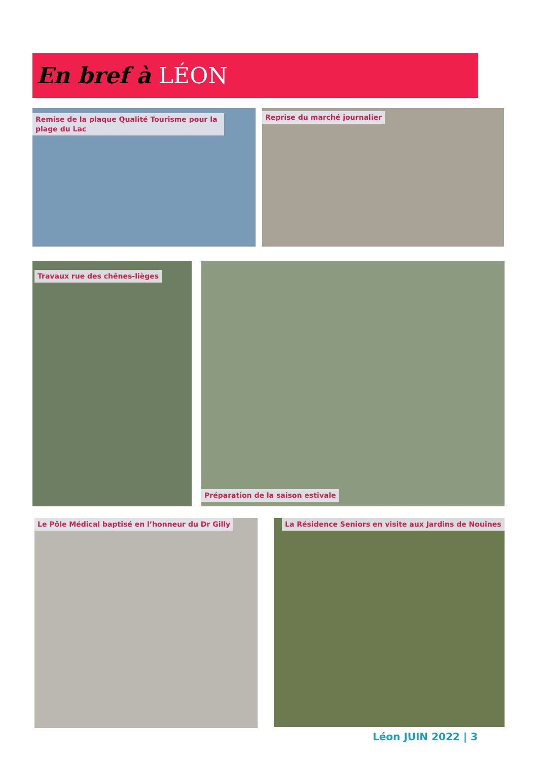En bref à LÉON
Remise de la plaque Qualité Tourisme pour la plage du Lac
Reprise du marché journalier
Travaux rue des chênes-lièges Préparation de la saison estivale
Le Pôle Médical baptisé en l’honneur du Dr Gilly
La Résidence Seniors en visite aux Jardins de Nouines
Léon JUIN 2022 | 3